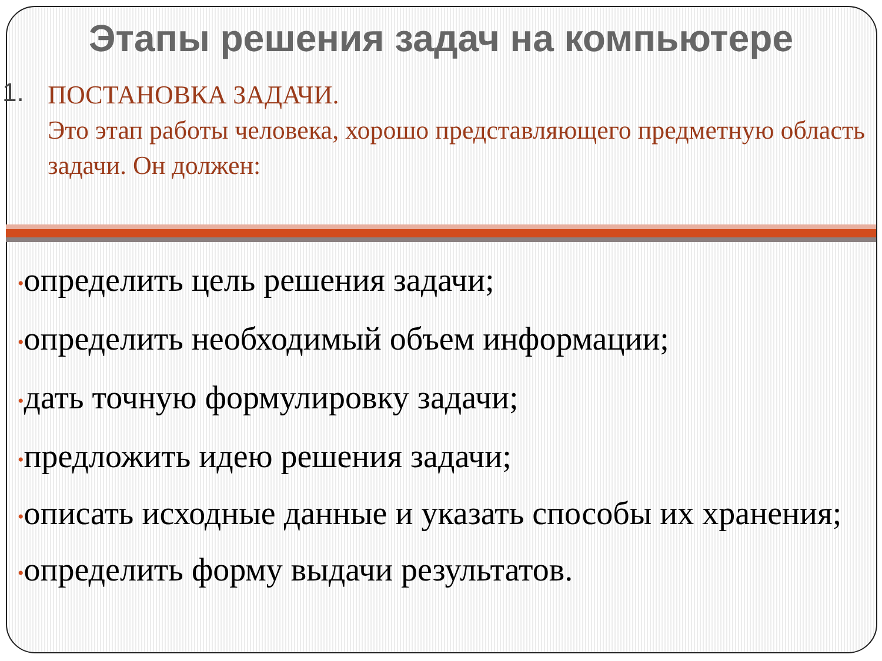Этапы решения задач на компьютере
1.
ПОСТАНОВКА ЗАДАЧИ.
Это этап работы человека, хорошо представляющего предметную область задачи. Он должен:
•определить цель решения задачи;
•определить необходимый объем информации;
•дать точную формулировку задачи;
•предложить идею решения задачи;
•описать исходные данные и указать способы их хранения;
•определить форму выдачи результатов.